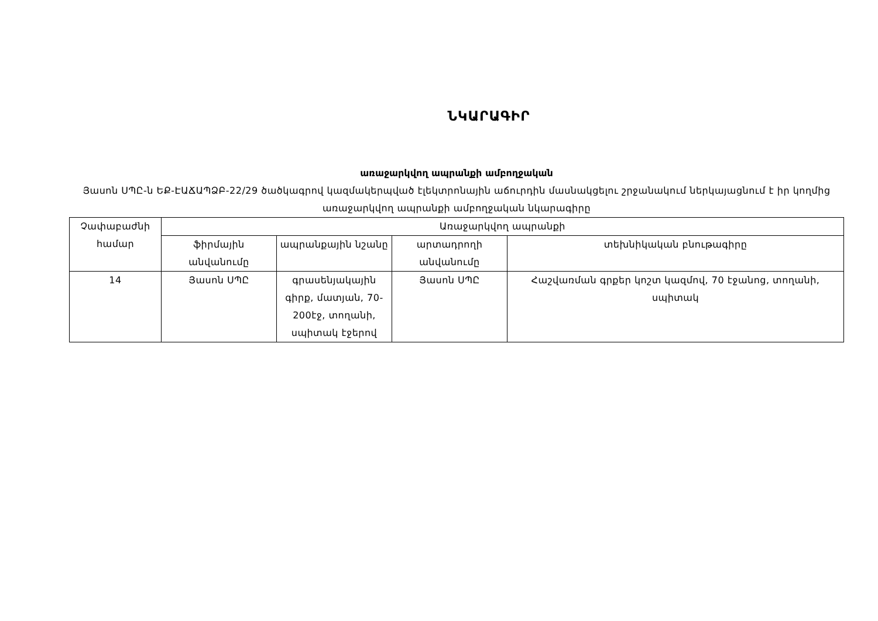ՆԿԱՐԱԳԻՐ
առաջարկվող ապրանքի ամբողջական
Յասոն ՍՊԸ-ն ԵՔ-ԷԱՃԱՊՁԲ-22/29 ծածկագրով կազմակերպված էլեկտրոնային աճուրդին մասնակցելու շրջանակում ներկայացնում է իր կողմից առաջարկվող ապրանքի ամբողջական նկարագիրը
| Չափաբաժնի համար | Առաջարկվող ապրանքի | | | |
| --- | --- | --- | --- | --- |
| | ֆիրմային անվանումը | ապրանքային նշանը | արտադրողի անվանումը | տեխնիկական բնութագիրը |
| 14 | Յասոն ՍՊԸ | գրասենյակային գիրք, մատյան, 70-200էջ, տողանի, սպիտակ էջերով | Յասոն ՍՊԸ | Հաշվառման գրքեր կոշտ կազմով, 70 էջանոց, տողանի, սպիտակ |